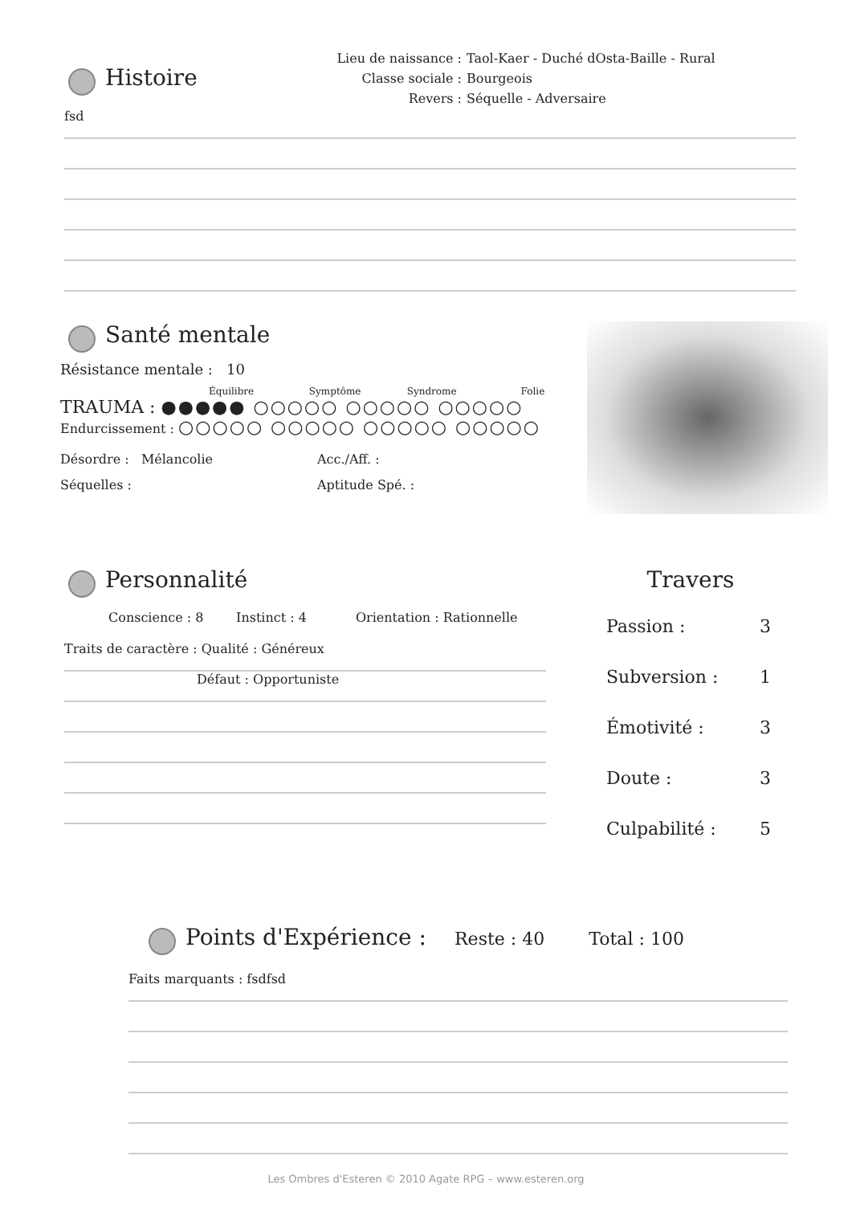Histoire
Lieu de naissance :
Classe sociale :
Revers :
Taol-Kaer - Duché dOsta-Baille - Rural
Bourgeois
Séquelle - Adversaire
fsd
Santé mentale
Résistance mentale : 10
Équilibre Symptôme Syndrome Folie
TRAUMA : ●●●●● ○○○○○ ○○○○○ ○○○○○
Endurcissement : ○○○○○ ○○○○○ ○○○○○ ○○○○○
Désordre : Mélancolie
Séquelles :
Acc./Aff. :
Aptitude Spé. :
Personnalité
Conscience : 8 Instinct : 4 Orientation : Rationnelle
Traits de caractère : Qualité : Généreux
Défaut : Opportuniste
Travers
Passion : 3
Subversion : 1
Émotivité : 3
Doute : 3
Culpabilité : 5
Points d'Expérience : Reste : 40 Total : 100
Faits marquants : fsdfsd
Les Ombres d'Esteren © 2010 Agate RPG – www.esteren.org